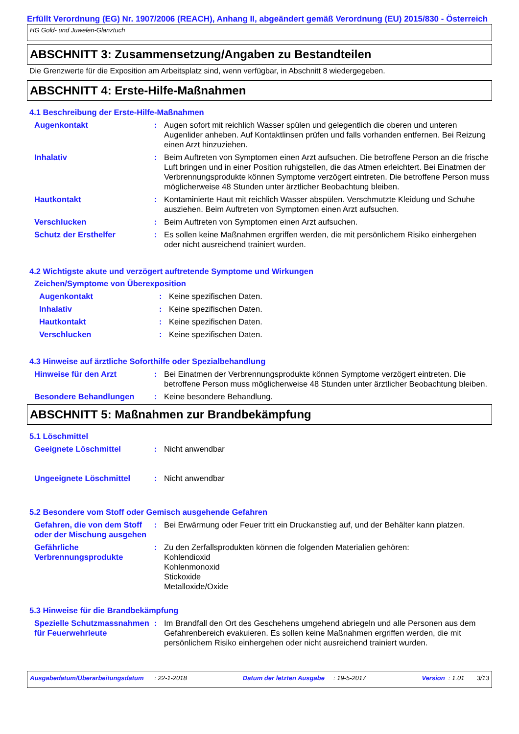Erfüllt Verordnung (EG) Nr. 1907/2006 (REACH), Anhang II, abgeändert gemäß Verordnung (EU) 2015/830 - Österreich
HG Gold- und Juwelen-Glanztuch
ABSCHNITT 3: Zusammensetzung/Angaben zu Bestandteilen
Die Grenzwerte für die Exposition am Arbeitsplatz sind, wenn verfügbar, in Abschnitt 8 wiedergegeben.
ABSCHNITT 4: Erste-Hilfe-Maßnahmen
4.1 Beschreibung der Erste-Hilfe-Maßnahmen
Augenkontakt : Augen sofort mit reichlich Wasser spülen und gelegentlich die oberen und unteren Augenlider anheben. Auf Kontaktlinsen prüfen und falls vorhanden entfernen. Bei Reizung einen Arzt hinzuziehen.
Inhalativ : Beim Auftreten von Symptomen einen Arzt aufsuchen. Die betroffene Person an die frische Luft bringen und in einer Position ruhigstellen, die das Atmen erleichtert. Bei Einatmen der Verbrennungsprodukte können Symptome verzögert eintreten. Die betroffene Person muss möglicherweise 48 Stunden unter ärztlicher Beobachtung bleiben.
Hautkontakt : Kontaminierte Haut mit reichlich Wasser abspülen. Verschmutzte Kleidung und Schuhe ausziehen. Beim Auftreten von Symptomen einen Arzt aufsuchen.
Verschlucken : Beim Auftreten von Symptomen einen Arzt aufsuchen.
Schutz der Ersthelfer : Es sollen keine Maßnahmen ergriffen werden, die mit persönlichem Risiko einhergehen oder nicht ausreichend trainiert wurden.
4.2 Wichtigste akute und verzögert auftretende Symptome und Wirkungen
Zeichen/Symptome von Überexposition
Augenkontakt : Keine spezifischen Daten.
Inhalativ : Keine spezifischen Daten.
Hautkontakt : Keine spezifischen Daten.
Verschlucken : Keine spezifischen Daten.
4.3 Hinweise auf ärztliche Soforthilfe oder Spezialbehandlung
Hinweise für den Arzt : Bei Einatmen der Verbrennungsprodukte können Symptome verzögert eintreten. Die betroffene Person muss möglicherweise 48 Stunden unter ärztlicher Beobachtung bleiben.
Besondere Behandlungen : Keine besondere Behandlung.
ABSCHNITT 5: Maßnahmen zur Brandbekämpfung
5.1 Löschmittel
Geeignete Löschmittel : Nicht anwendbar
Ungeeignete Löschmittel : Nicht anwendbar
5.2 Besondere vom Stoff oder Gemisch ausgehende Gefahren
Gefahren, die von dem Stoff oder der Mischung ausgehen
: Bei Erwärmung oder Feuer tritt ein Druckanstieg auf, und der Behälter kann platzen.
Gefährliche Verbrennungsprodukte
: Zu den Zerfallsprodukten können die folgenden Materialien gehören:
Kohlendioxid
Kohlenmonoxid
Stickoxide
Metalloxide/Oxide
5.3 Hinweise für die Brandbekämpfung
Spezielle Schutzmassnahmen für Feuerwehrleute
: Im Brandfall den Ort des Geschehens umgehend abriegeln und alle Personen aus dem Gefahrenbereich evakuieren. Es sollen keine Maßnahmen ergriffen werden, die mit persönlichem Risiko einhergehen oder nicht ausreichend trainiert wurden.
Ausgabedatum/Überarbeitungsdatum : 22-1-2018 Datum der letzten Ausgabe : 19-5-2017 Version : 1.01 3/13